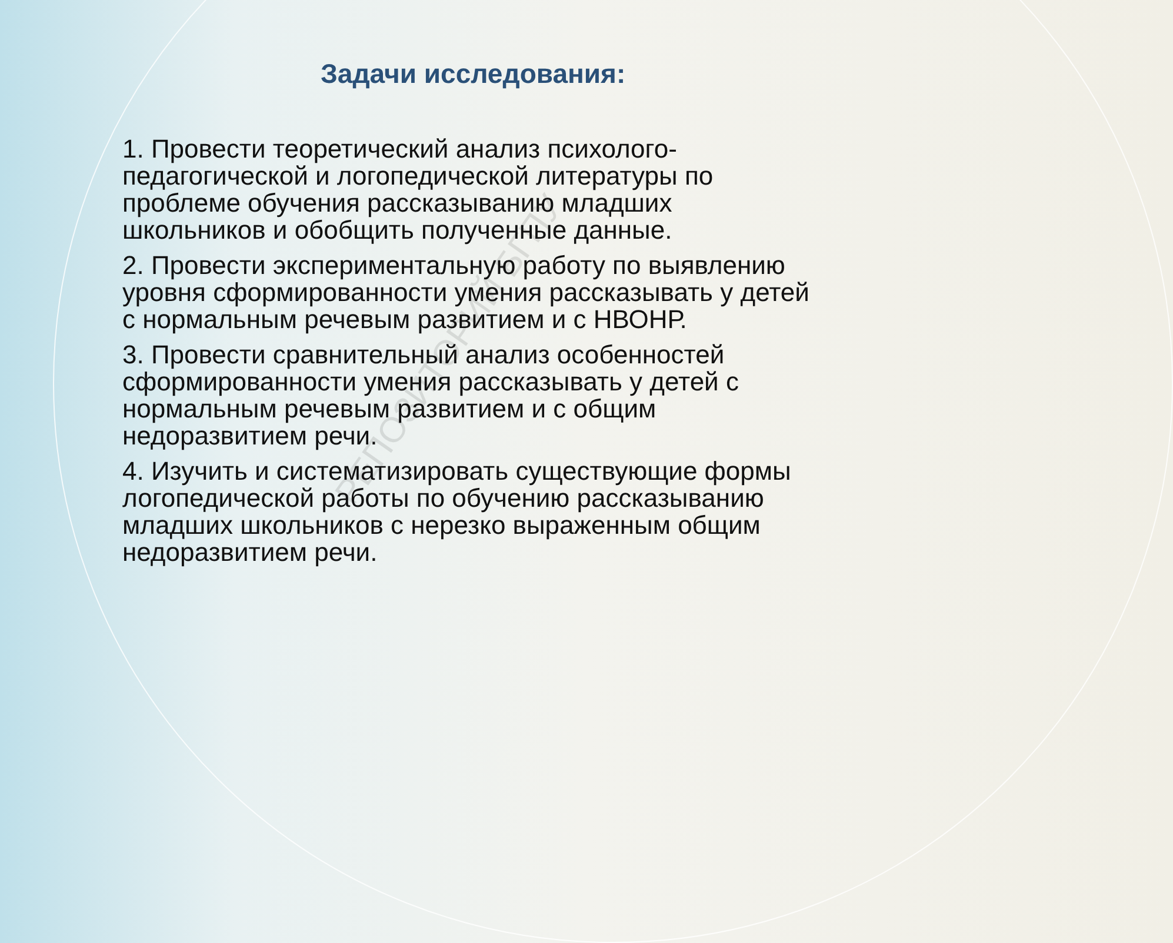Задачи исследования:
1. Провести теоретический анализ психолого-педагогической и логопедической литературы по проблеме обучения рассказыванию младших школьников и обобщить полученные данные.
2. Провести экспериментальную работу по выявлению уровня сформированности умения рассказывать у детей с нормальным речевым развитием и с НВОНР.
3. Провести сравнительный анализ особенностей сформированности умения рассказывать у детей с нормальным речевым развитием и с общим недоразвитием речи.
4. Изучить и систематизировать существующие формы логопедической работы по обучению рассказыванию младших школьников с нерезко выраженным общим недоразвитием речи.
РЕПОЗИТОРИЙ БГПУ